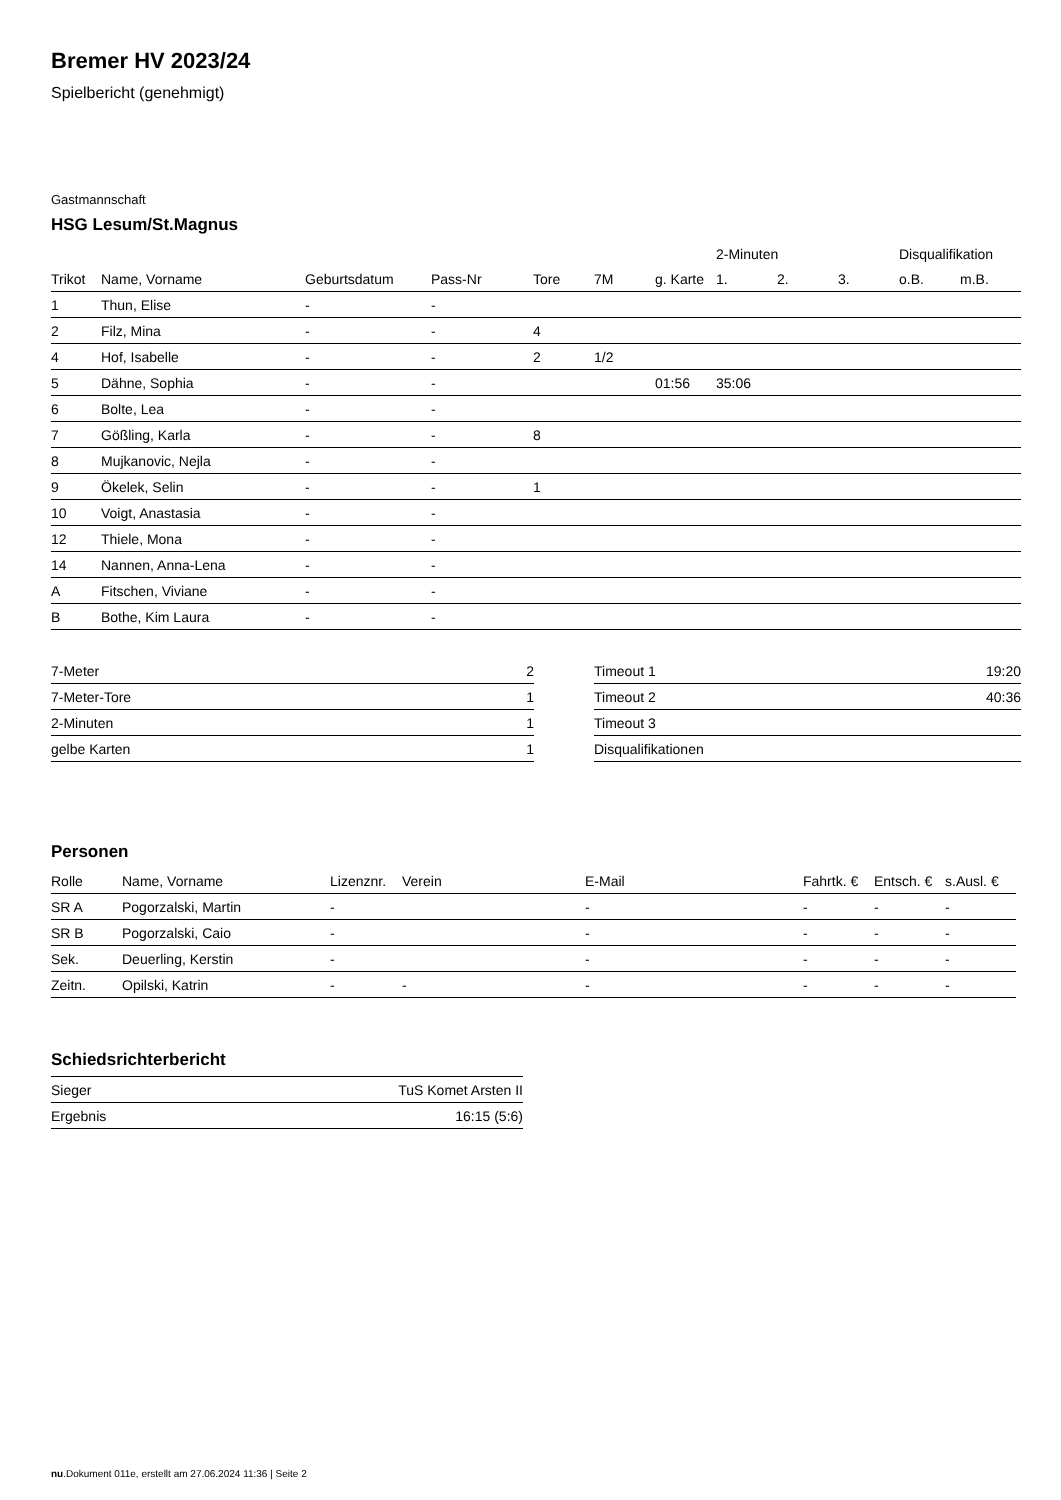Bremer HV 2023/24
Spielbericht (genehmigt)
Gastmannschaft
HSG Lesum/St.Magnus
| | | | | | | | 2-Minuten | | | Disqualifikation | |
| --- | --- | --- | --- | --- | --- | --- | --- | --- | --- | --- | --- |
| Trikot | Name, Vorname | Geburtsdatum | Pass-Nr | Tore | 7M | g. Karte | 1. | 2. | 3. | o.B. | m.B. |
| 1 | Thun, Elise | - | - | | | | | | | | |
| 2 | Filz, Mina | - | - | 4 | | | | | | | |
| 4 | Hof, Isabelle | - | - | 2 | 1/2 | | | | | | |
| 5 | Dähne, Sophia | - | - | | | 01:56 | 35:06 | | | | |
| 6 | Bolte, Lea | - | - | | | | | | | | |
| 7 | Gößling, Karla | - | - | 8 | | | | | | | |
| 8 | Mujkanovic, Nejla | - | - | | | | | | | | |
| 9 | Ökelek, Selin | - | - | 1 | | | | | | | |
| 10 | Voigt, Anastasia | - | - | | | | | | | | |
| 12 | Thiele, Mona | - | - | | | | | | | | |
| 14 | Nannen, Anna-Lena | - | - | | | | | | | | |
| A | Fitschen, Viviane | - | - | | | | | | | | |
| B | Bothe, Kim Laura | - | - | | | | | | | | |
| 7-Meter | 2 |
| 7-Meter-Tore | 1 |
| 2-Minuten | 1 |
| gelbe Karten | 1 |
| Timeout 1 | 19:20 |
| Timeout 2 | 40:36 |
| Timeout 3 | |
| Disqualifikationen | |
Personen
| Rolle | Name, Vorname | Lizenznr. | Verein | E-Mail | Fahrtk. € | Entsch. € | s.Ausl. € |
| --- | --- | --- | --- | --- | --- | --- | --- |
| SR A | Pogorzalski, Martin | - | | - | - | - | - |
| SR B | Pogorzalski, Caio | - | | - | - | - | - |
| Sek. | Deuerling, Kerstin | - | | - | - | - | - |
| Zeitn. | Opilski, Katrin | - | - | - | - | - | - |
Schiedsrichterbericht
| Sieger | TuS Komet Arsten II |
| Ergebnis | 16:15 (5:6) |
nu.Dokument 011e, erstellt am 27.06.2024 11:36 | Seite 2